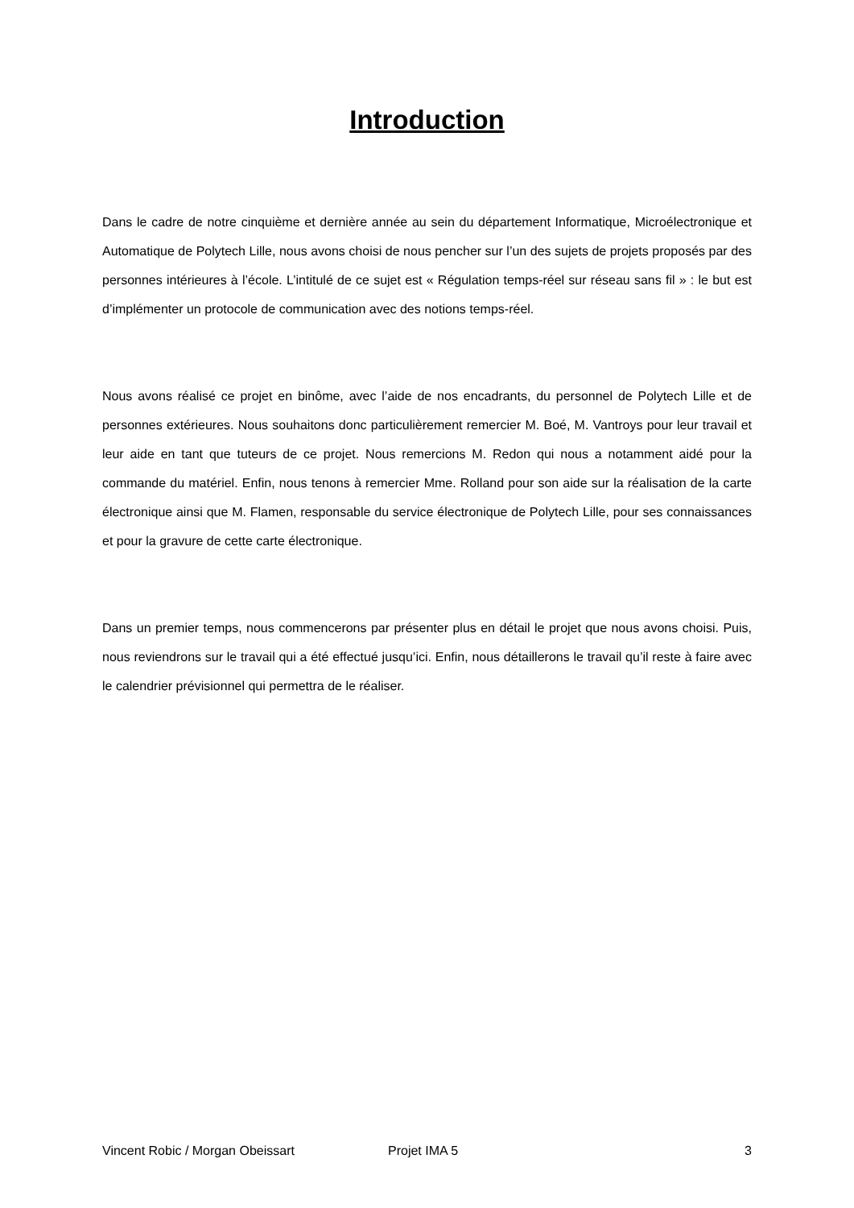Introduction
Dans le cadre de notre cinquième et dernière année au sein du département Informatique, Microélectronique et Automatique de Polytech Lille, nous avons choisi de nous pencher sur l’un des sujets de projets proposés par des personnes intérieures à l’école. L’intitulé de ce sujet est « Régulation temps-réel sur réseau sans fil » : le but est d’implémenter un protocole de communication avec des notions temps-réel.
Nous avons réalisé ce projet en binôme, avec l’aide de nos encadrants, du personnel de Polytech Lille et de personnes extérieures. Nous souhaitons donc particulièrement remercier M. Boé, M. Vantroys pour leur travail et leur aide en tant que tuteurs de ce projet. Nous remercions M. Redon qui nous a notamment aidé pour la commande du matériel. Enfin, nous tenons à remercier Mme. Rolland pour son aide sur la réalisation de la carte électronique ainsi que M. Flamen, responsable du service électronique de Polytech Lille, pour ses connaissances et pour la gravure de cette carte électronique.
Dans un premier temps, nous commencerons par présenter plus en détail le projet que nous avons choisi. Puis, nous reviendrons sur le travail qui a été effectué jusqu’ici. Enfin, nous détaillerons le travail qu’il reste à faire avec le calendrier prévisionnel qui permettra de le réaliser.
Vincent Robic / Morgan Obeissart Projet IMA 5 3